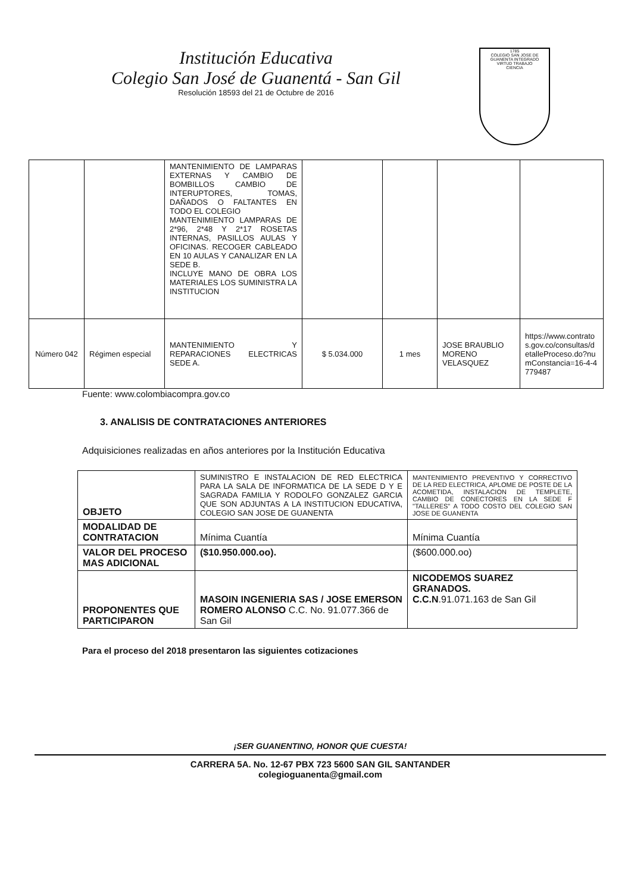Institución Educativa
Colegio San José de Guanentá - San Gil
Resolución 18593 del 21 de Octubre de 2016
1785
COLEGIO SAN JOSE DE GUANENTA INTEGRADO
VIRTUD TRABAJO
CIENCIA
| | | MANTENIMIENTO DE LAMPARAS EXTERNAS Y CAMBIO DE BOMBILLOS CAMBIO DE INTERUPTORES, TOMAS, DAÑADOS O FALTANTES EN TODO EL COLEGIO MANTENIMIENTO LAMPARAS DE 2*96, 2*48 Y 2*17 ROSETAS INTERNAS, PASILLOS AULAS Y OFICINAS. RECOGER CABLEADO EN 10 AULAS Y CANALIZAR EN LA SEDE B. INCLUYE MANO DE OBRA LOS MATERIALES LOS SUMINISTRA LA INSTITUCION | | | | |
| Número 042 | Régimen especial | MANTENIMIENTO Y REPARACIONES ELECTRICAS SEDE A. | $ 5.034.000 | 1 mes | JOSE BRAUBLIO MORENO VELASQUEZ | https://www.contratos.gov.co/consultas/detalleProceso.do?numConstancia=16-4-4779487 |
Fuente: www.colombiacompra.gov.co
3. ANALISIS DE CONTRATACIONES ANTERIORES
Adquisiciones realizadas en años anteriores por la Institución Educativa
| OBJETO | SUMINISTRO E INSTALACION DE RED ELECTRICA PARA LA SALA DE INFORMATICA DE LA SEDE D Y E SAGRADA FAMILIA Y RODOLFO GONZALEZ GARCIA QUE SON ADJUNTAS A LA INSTITUCION EDUCATIVA, COLEGIO SAN JOSE DE GUANENTA | MANTENIMIENTO PREVENTIVO Y CORRECTIVO DE LA RED ELECTRICA, APLOME DE POSTE DE LA ACOMETIDA, INSTALACION DE TEMPLETE, CAMBIO DE CONECTORES EN LA SEDE F "TALLERES" A TODO COSTO DEL COLEGIO SAN JOSE DE GUANENTA |
| MODALIDAD DE CONTRATACION | Mínima Cuantía | Mínima Cuantía |
| VALOR DEL PROCESO MAS ADICIONAL | ($10.950.000.oo). | ($600.000.oo) |
| PROPONENTES QUE PARTICIPARON | MASOIN INGENIERIA SAS / JOSE EMERSON ROMERO ALONSO C.C. No. 91.077.366 de San Gil | NICODEMOS SUAREZ GRANADOS. C.C.N .91.071.163 de San Gil |
Para el proceso del 2018 presentaron las siguientes cotizaciones
¡SER GUANENTINO, HONOR QUE CUESTA!
CARRERA 5A. No. 12-67 PBX 723 5600 SAN GIL SANTANDER
colegioguanenta@gmail.com